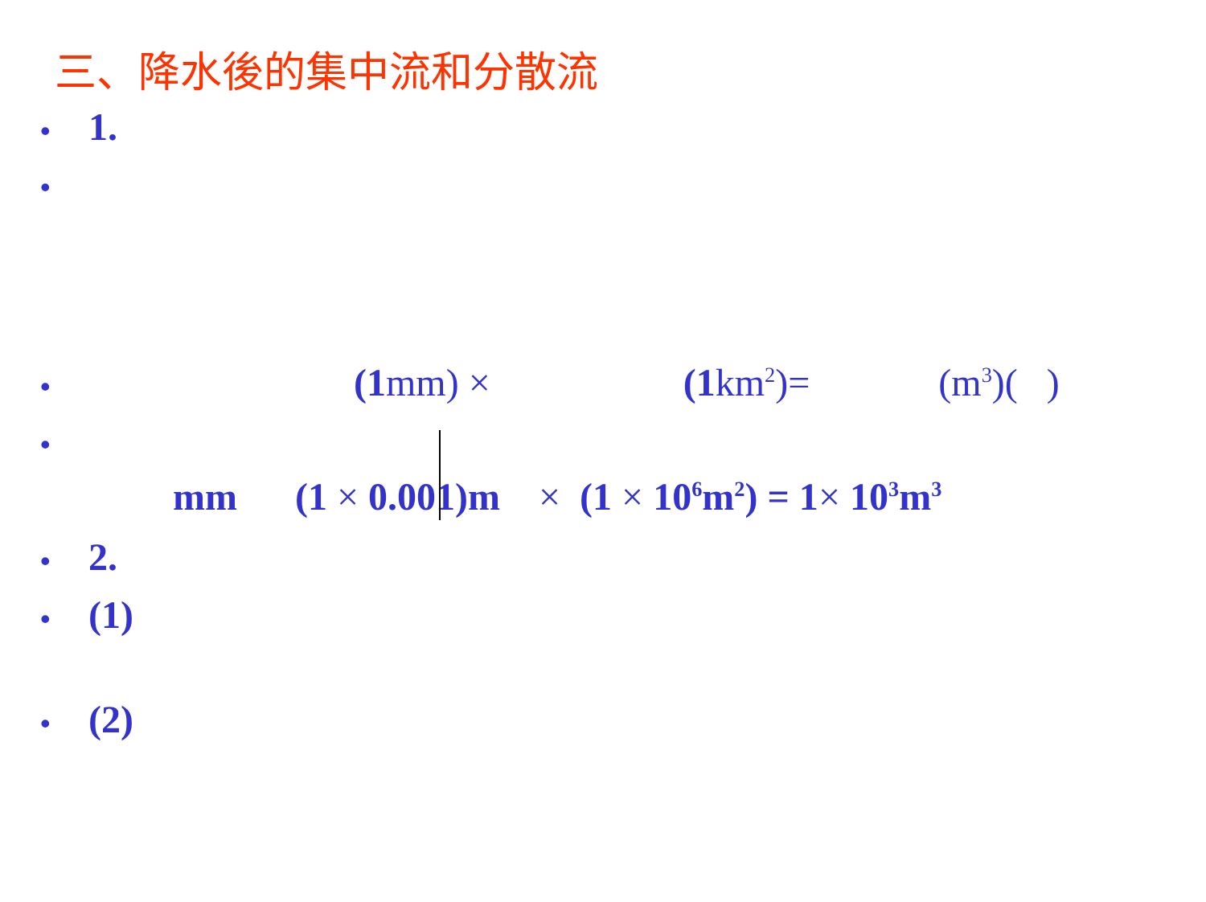三、降水後的集中流和分散流
• 1.
•
• (1mm) × (1km<sup>2</sup>)= (m<sup>3</sup>)( )
•
mm (1 × 0.001)m × (1 × 10<sup>6</sup>m<sup>2</sup>) = 1× 10<sup>3</sup>m<sup>3</sup>
• 2.
• (1)
• (2)